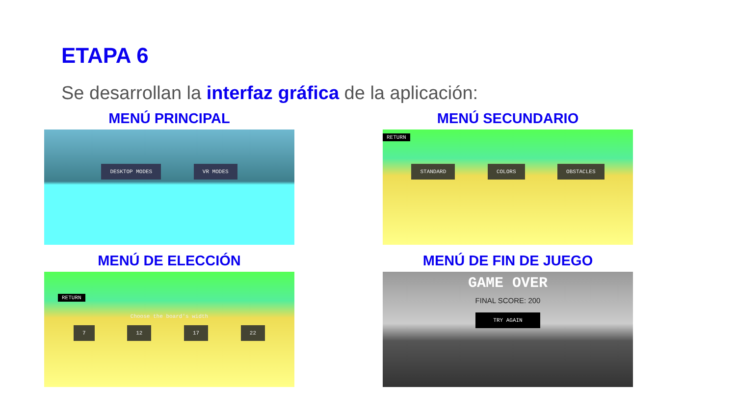ETAPA 6
Se desarrollan la interfaz gráfica de la aplicación:
MENÚ PRINCIPAL
DESKTOP MODES VR MODES
MENÚ SECUNDARIO
RETURN
STANDARD COLORS OBSTACLES
MENÚ DE ELECCIÓN
RETURN
Choose the board's width
7 12 17 22
MENÚ DE FIN DE JUEGO
GAME OVER
FINAL SCORE: 200
TRY AGAIN